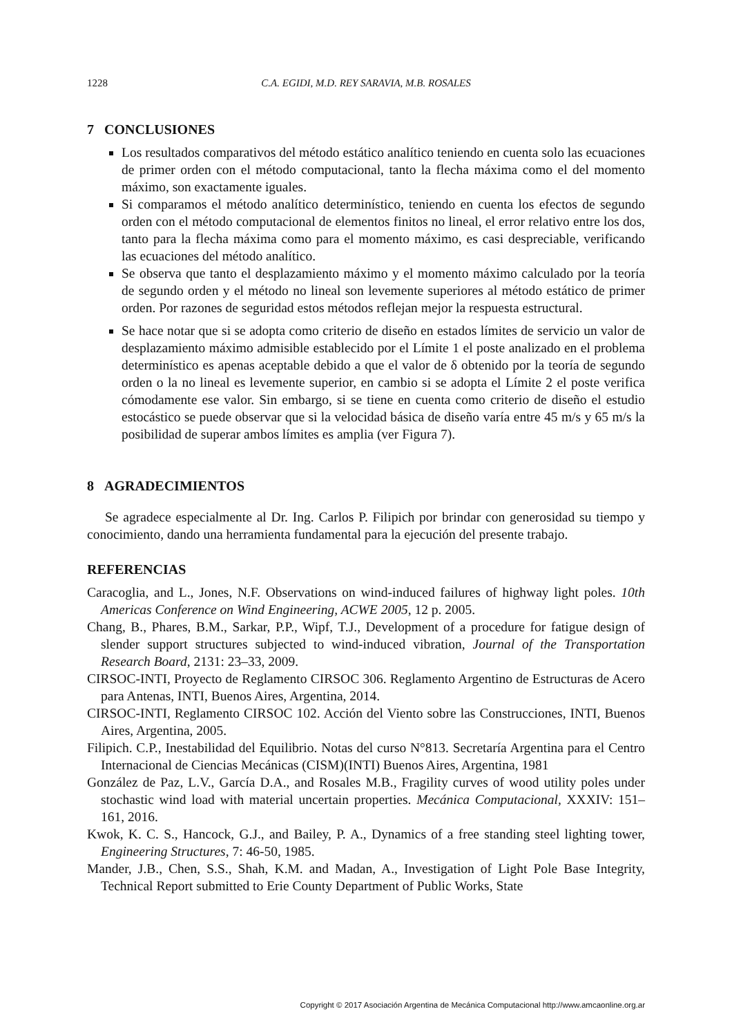1228 C.A. EGIDI, M.D. REY SARAVIA, M.B. ROSALES
7 CONCLUSIONES
Los resultados comparativos del método estático analítico teniendo en cuenta solo las ecuaciones de primer orden con el método computacional, tanto la flecha máxima como el del momento máximo, son exactamente iguales.
Si comparamos el método analítico determinístico, teniendo en cuenta los efectos de segundo orden con el método computacional de elementos finitos no lineal, el error relativo entre los dos, tanto para la flecha máxima como para el momento máximo, es casi despreciable, verificando las ecuaciones del método analítico.
Se observa que tanto el desplazamiento máximo y el momento máximo calculado por la teoría de segundo orden y el método no lineal son levemente superiores al método estático de primer orden. Por razones de seguridad estos métodos reflejan mejor la respuesta estructural.
Se hace notar que si se adopta como criterio de diseño en estados límites de servicio un valor de desplazamiento máximo admisible establecido por el Límite 1 el poste analizado en el problema determinístico es apenas aceptable debido a que el valor de δ obtenido por la teoría de segundo orden o la no lineal es levemente superior, en cambio si se adopta el Límite 2 el poste verifica cómodamente ese valor. Sin embargo, si se tiene en cuenta como criterio de diseño el estudio estocástico se puede observar que si la velocidad básica de diseño varía entre 45 m/s y 65 m/s la posibilidad de superar ambos límites es amplia (ver Figura 7).
8 AGRADECIMIENTOS
Se agradece especialmente al Dr. Ing. Carlos P. Filipich por brindar con generosidad su tiempo y conocimiento, dando una herramienta fundamental para la ejecución del presente trabajo.
REFERENCIAS
Caracoglia, and L., Jones, N.F. Observations on wind-induced failures of highway light poles. 10th Americas Conference on Wind Engineering, ACWE 2005, 12 p. 2005.
Chang, B., Phares, B.M., Sarkar, P.P., Wipf, T.J., Development of a procedure for fatigue design of slender support structures subjected to wind-induced vibration, Journal of the Transportation Research Board, 2131: 23–33, 2009.
CIRSOC-INTI, Proyecto de Reglamento CIRSOC 306. Reglamento Argentino de Estructuras de Acero para Antenas, INTI, Buenos Aires, Argentina, 2014.
CIRSOC-INTI, Reglamento CIRSOC 102. Acción del Viento sobre las Construcciones, INTI, Buenos Aires, Argentina, 2005.
Filipich. C.P., Inestabilidad del Equilibrio. Notas del curso N°813. Secretaría Argentina para el Centro Internacional de Ciencias Mecánicas (CISM)(INTI) Buenos Aires, Argentina, 1981
González de Paz, L.V., García D.A., and Rosales M.B., Fragility curves of wood utility poles under stochastic wind load with material uncertain properties. Mecánica Computacional, XXXIV: 151–161, 2016.
Kwok, K. C. S., Hancock, G.J., and Bailey, P. A., Dynamics of a free standing steel lighting tower, Engineering Structures, 7: 46-50, 1985.
Mander, J.B., Chen, S.S., Shah, K.M. and Madan, A., Investigation of Light Pole Base Integrity, Technical Report submitted to Erie County Department of Public Works, State
Copyright © 2017 Asociación Argentina de Mecánica Computacional http://www.amcaonline.org.ar